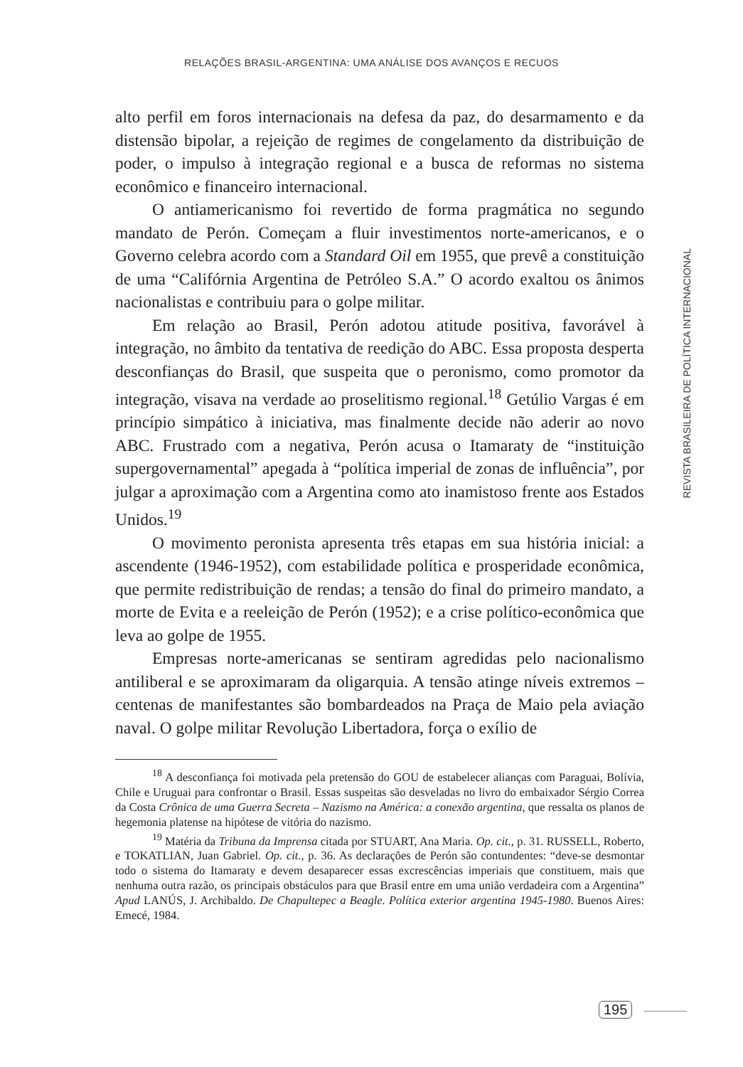RELAÇÕES BRASIL-ARGENTINA: UMA ANÁLISE DOS AVANÇOS E RECUOS
REVISTA BRASILEIRA DE POLÍTICA INTERNACIONAL
alto perfil em foros internacionais na defesa da paz, do desarmamento e da distensão bipolar, a rejeição de regimes de congelamento da distribuição de poder, o impulso à integração regional e a busca de reformas no sistema econômico e financeiro internacional.
O antiamericanismo foi revertido de forma pragmática no segundo mandato de Perón. Começam a fluir investimentos norte-americanos, e o Governo celebra acordo com a Standard Oil em 1955, que prevê a constituição de uma “Califórnia Argentina de Petróleo S.A.” O acordo exaltou os ânimos nacionalistas e contribuiu para o golpe militar.
Em relação ao Brasil, Perón adotou atitude positiva, favorável à integração, no âmbito da tentativa de reedição do ABC. Essa proposta desperta desconfianças do Brasil, que suspeita que o peronismo, como promotor da integração, visava na verdade ao proselitismo regional.<sup>18</sup> Getúlio Vargas é em princípio simpático à iniciativa, mas finalmente decide não aderir ao novo ABC. Frustrado com a negativa, Perón acusa o Itamaraty de “instituição supergovernamental” apegada à “política imperial de zonas de influência”, por julgar a aproximação com a Argentina como ato inamistoso frente aos Estados Unidos.<sup>19</sup>
O movimento peronista apresenta três etapas em sua história inicial: a ascendente (1946-1952), com estabilidade política e prosperidade econômica, que permite redistribuição de rendas; a tensão do final do primeiro mandato, a morte de Evita e a reeleição de Perón (1952); e a crise político-econômica que leva ao golpe de 1955.
Empresas norte-americanas se sentiram agredidas pelo nacionalismo antiliberal e se aproximaram da oligarquia. A tensão atinge níveis extremos – centenas de manifestantes são bombardeados na Praça de Maio pela aviação naval. O golpe militar Revolução Libertadora, força o exílio de
<sup>18</sup> A desconfiança foi motivada pela pretensão do GOU de estabelecer alianças com Paraguai, Bolívia, Chile e Uruguai para confrontar o Brasil. Essas suspeitas são desveladas no livro do embaixador Sérgio Correa da Costa Crônica de uma Guerra Secreta – Nazismo na América: a conexão argentina, que ressalta os planos de hegemonia platense na hipótese de vitória do nazismo.
<sup>19</sup> Matéria da Tribuna da Imprensa citada por STUART, Ana Maria. Op. cit., p. 31. RUSSELL, Roberto, e TOKATLIAN, Juan Gabriel. Op. cit., p. 36. As declarações de Perón são contundentes: “deve-se desmontar todo o sistema do Itamaraty e devem desaparecer essas excrescências imperiais que constituem, mais que nenhuma outra razão, os principais obstáculos para que Brasil entre em uma união verdadeira com a Argentina” Apud LANÚS, J. Archibaldo. De Chapultepec a Beagle. Política exterior argentina 1945-1980. Buenos Aires: Emecé, 1984.
195